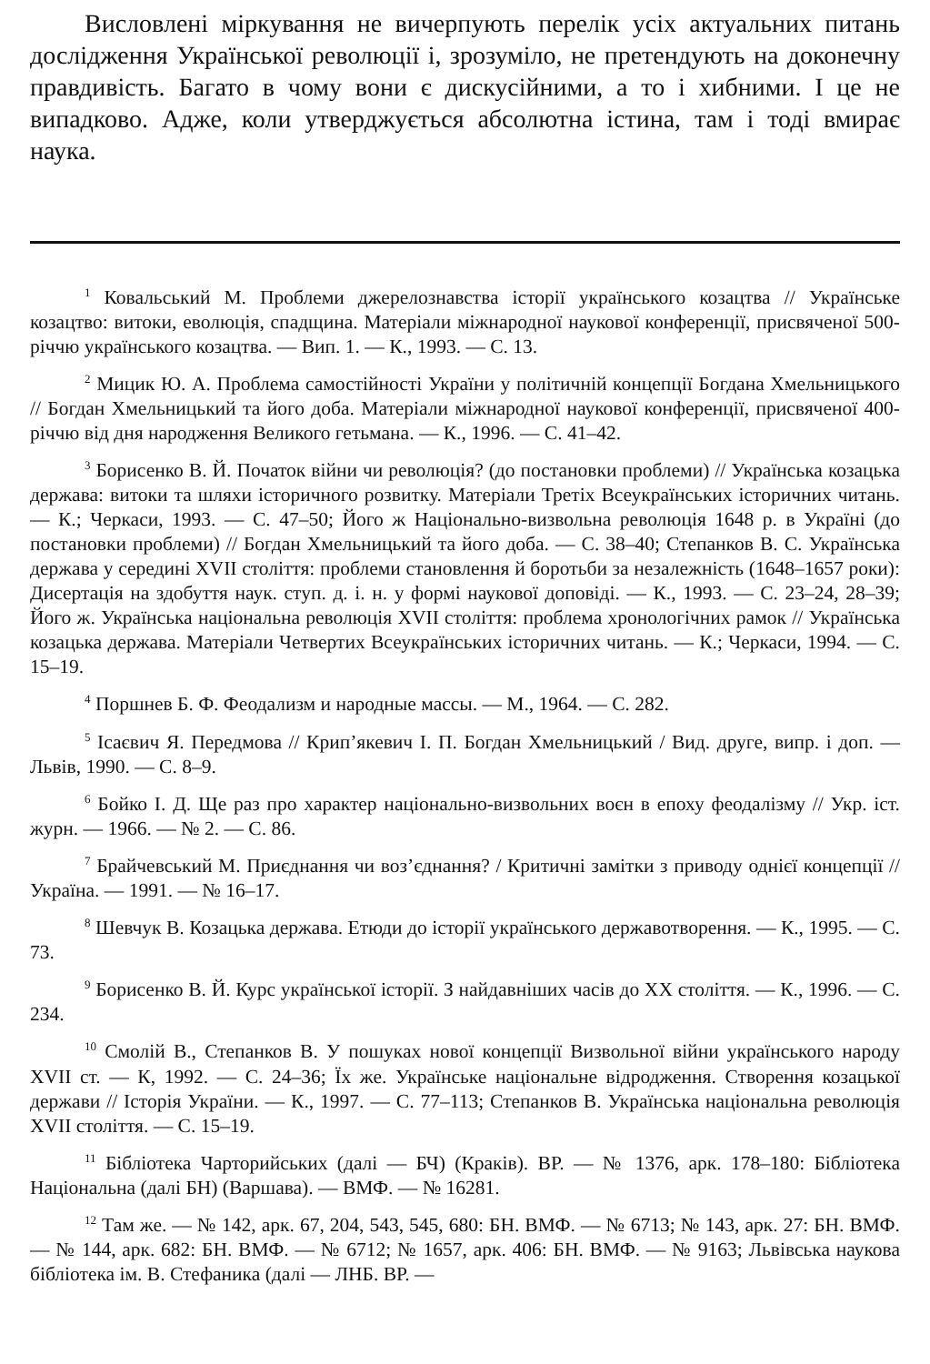Висловлені міркування не вичерпують перелік усіх актуальних питань дослідження Української революції і, зрозуміло, не претендують на доконечну правдивість. Багато в чому вони є дискусійними, а то і хибними. І це не випадково. Адже, коли утверджується абсолютна істина, там і тоді вмирає наука.
<sup>1</sup> Ковальський М. Проблеми джерелознавства історії українського козацтва // Українське козацтво: витоки, еволюція, спадщина. Матеріали міжнародної наукової конференції, присвяченої 500-річчю українського козацтва. — Вип. 1. — К., 1993. — С. 13.
<sup>2</sup> Мицик Ю. А. Проблема самостійності України у політичній концепції Богдана Хмельницького // Богдан Хмельницький та його доба. Матеріали міжнародної наукової конференції, присвяченої 400-річчю від дня народження Великого гетьмана. — К., 1996. — С. 41–42.
<sup>3</sup> Борисенко В. Й. Початок війни чи революція? (до постановки проблеми) // Українська козацька держава: витоки та шляхи історичного розвитку. Матеріали Третіх Всеукраїнських історичних читань. — К.; Черкаси, 1993. — С. 47–50; Його ж Національно-визвольна революція 1648 р. в Україні (до постановки проблеми) // Богдан Хмельницький та його доба. — С. 38–40; Степанков В. С. Українська держава у середині XVII століття: проблеми становлення й боротьби за незалежність (1648–1657 роки): Дисертація на здобуття наук. ступ. д. і. н. у формі наукової доповіді. — К., 1993. — С. 23–24, 28–39; Його ж. Українська національна революція XVII століття: проблема хронологічних рамок // Українська козацька держава. Матеріали Четвертих Всеукраїнських історичних читань. — К.; Черкаси, 1994. — С. 15–19.
<sup>4</sup> Поршнев Б. Ф. Феодализм и народные массы. — М., 1964. — С. 282.
<sup>5</sup> Ісаєвич Я. Передмова // Крип’якевич І. П. Богдан Хмельницький / Вид. друге, випр. і доп. — Львів, 1990. — С. 8–9.
<sup>6</sup> Бойко І. Д. Ще раз про характер національно-визвольних воєн в епоху феодалізму // Укр. іст. журн. — 1966. — № 2. — С. 86.
<sup>7</sup> Брайчевський М. Приєднання чи воз’єднання? / Критичні замітки з приводу однієї концепції // Україна. — 1991. — № 16–17.
<sup>8</sup> Шевчук В. Козацька держава. Етюди до історії українського державотворення. — К., 1995. — С. 73.
<sup>9</sup> Борисенко В. Й. Курс української історії. З найдавніших часів до XX століття. — К., 1996. — С. 234.
<sup>10</sup> Смолій В., Степанков В. У пошуках нової концепції Визвольної війни українського народу XVII ст. — К, 1992. — С. 24–36; Їх же. Українське національне відродження. Створення козацької держави // Історія України. — К., 1997. — С. 77–113; Степанков В. Українська національна революція XVII століття. — С. 15–19.
<sup>11</sup> Бібліотека Чарторийських (далі — БЧ) (Краків). ВР. — № 1376, арк. 178–180: Бібліотека Національна (далі БН) (Варшава). — ВМФ. — № 16281.
<sup>12</sup> Там же. — № 142, арк. 67, 204, 543, 545, 680: БН. ВМФ. — № 6713; № 143, арк. 27: БН. ВМФ. — № 144, арк. 682: БН. ВМФ. — № 6712; № 1657, арк. 406: БН. ВМФ. — № 9163; Львівська наукова бібліотека ім. В. Стефаника (далі — ЛНБ. ВР. —